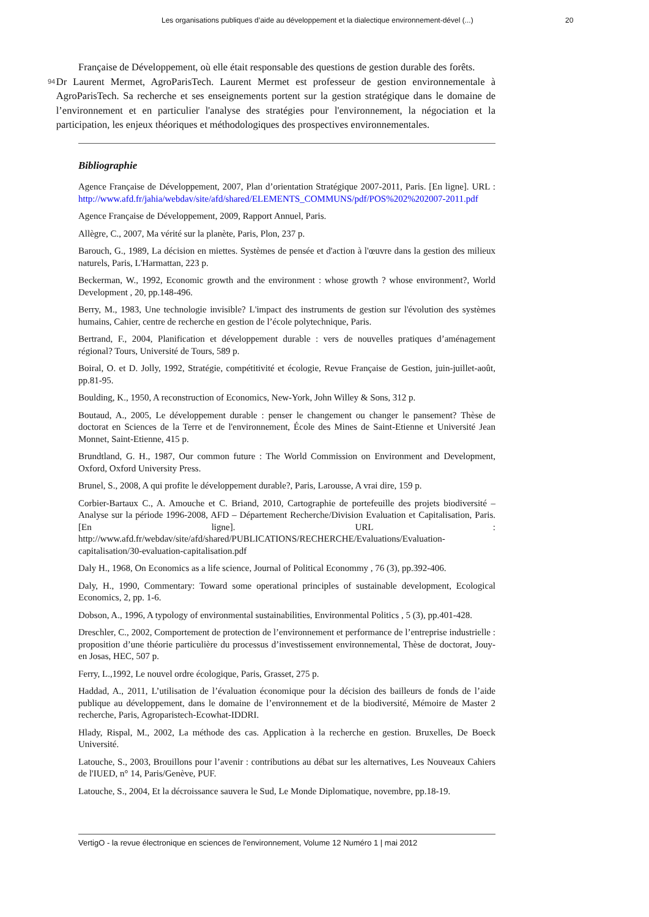Les organisations publiques d’aide au développement et la dialectique environnement-dével (...)
20
Française de Développement, où elle était responsable des questions de gestion durable des forêts.
94
Dr Laurent Mermet, AgroParisTech. Laurent Mermet est professeur de gestion environnementale à AgroParisTech. Sa recherche et ses enseignements portent sur la gestion stratégique dans le domaine de l’environnement et en particulier l'analyse des stratégies pour l'environnement, la négociation et la participation, les enjeux théoriques et méthodologiques des prospectives environnementales.
Bibliographie
Agence Française de Développement, 2007, Plan d’orientation Stratégique 2007-2011, Paris. [En ligne]. URL : http://www.afd.fr/jahia/webdav/site/afd/shared/ELEMENTS_COMMUNS/pdf/POS%202%202007-2011.pdf
Agence Française de Développement, 2009, Rapport Annuel, Paris.
Allègre, C., 2007, Ma vérité sur la planète, Paris, Plon, 237 p.
Barouch, G., 1989, La décision en miettes. Systèmes de pensée et d'action à l'œuvre dans la gestion des milieux naturels, Paris, L'Harmattan, 223 p.
Beckerman, W., 1992, Economic growth and the environment : whose growth ? whose environment?, World Development , 20, pp.148-496.
Berry, M., 1983, Une technologie invisible? L'impact des instruments de gestion sur l'évolution des systèmes humains, Cahier, centre de recherche en gestion de l’école polytechnique, Paris.
Bertrand, F., 2004, Planification et développement durable : vers de nouvelles pratiques d’aménagement régional? Tours, Université de Tours, 589 p.
Boiral, O. et D. Jolly, 1992, Stratégie, compétitivité et écologie, Revue Française de Gestion, juin-juillet-août, pp.81-95.
Boulding, K., 1950, A reconstruction of Economics, New-York, John Willey & Sons, 312 p.
Boutaud, A., 2005, Le développement durable : penser le changement ou changer le pansement? Thèse de doctorat en Sciences de la Terre et de l'environnement, École des Mines de Saint-Etienne et Université Jean Monnet, Saint-Etienne, 415 p.
Brundtland, G. H., 1987, Our common future : The World Commission on Environment and Development, Oxford, Oxford University Press.
Brunel, S., 2008, A qui profite le développement durable?, Paris, Larousse, A vrai dire, 159 p.
Corbier-Bartaux C., A. Amouche et C. Briand, 2010, Cartographie de portefeuille des projets biodiversité – Analyse sur la période 1996-2008, AFD – Département Recherche/Division Evaluation et Capitalisation, Paris. [En ligne]. URL : http://www.afd.fr/webdav/site/afd/shared/PUBLICATIONS/RECHERCHE/Evaluations/Evaluation-capitalisation/30-evaluation-capitalisation.pdf
Daly H., 1968, On Economics as a life science, Journal of Political Econommy , 76 (3), pp.392-406.
Daly, H., 1990, Commentary: Toward some operational principles of sustainable development, Ecological Economics, 2, pp. 1-6.
Dobson, A., 1996, A typology of environmental sustainabilities, Environmental Politics , 5 (3), pp.401-428.
Dreschler, C., 2002, Comportement de protection de l’environnement et performance de l’entreprise industrielle : proposition d’une théorie particulière du processus d’investissement environnemental, Thèse de doctorat, Jouy-en Josas, HEC, 507 p.
Ferry, L.,1992, Le nouvel ordre écologique, Paris, Grasset, 275 p.
Haddad, A., 2011, L’utilisation de l’évaluation économique pour la décision des bailleurs de fonds de l’aide publique au développement, dans le domaine de l’environnement et de la biodiversité, Mémoire de Master 2 recherche, Paris, Agroparistech-Ecowhat-IDDRI.
Hlady, Rispal, M., 2002, La méthode des cas. Application à la recherche en gestion. Bruxelles, De Boeck Université.
Latouche, S., 2003, Brouillons pour l’avenir : contributions au débat sur les alternatives, Les Nouveaux Cahiers de l'IUED, n° 14, Paris/Genève, PUF.
Latouche, S., 2004, Et la décroissance sauvera le Sud, Le Monde Diplomatique, novembre, pp.18-19.
VertigO - la revue électronique en sciences de l'environnement, Volume 12 Numéro 1 | mai 2012